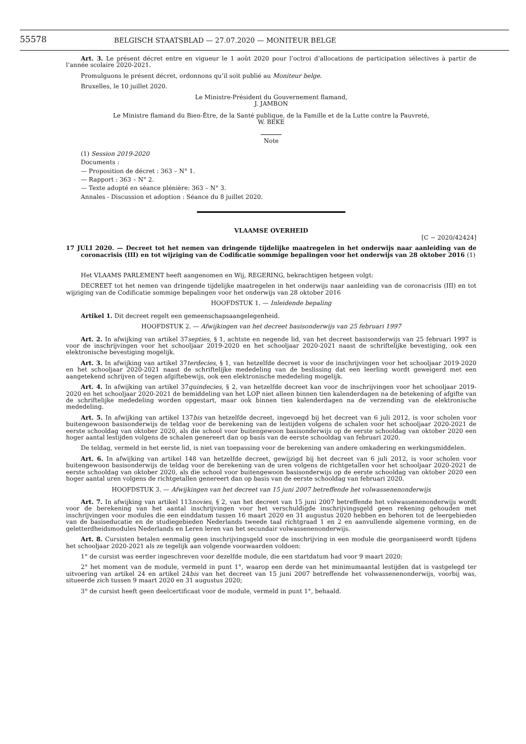55578
BELGISCH STAATSBLAD — 27.07.2020 — MONITEUR BELGE
Art. 3. Le présent décret entre en vigueur le 1 août 2020 pour l’octroi d’allocations de participation sélectives à partir de l’année scolaire 2020-2021.
Promulguons le présent décret, ordonnons qu’il soit publié au Moniteur belge.
Bruxelles, le 10 juillet 2020.
Le Ministre-Président du Gouvernement flamand,
J. JAMBON
Le Ministre flamand du Bien-Être, de la Santé publique, de la Famille et de la Lutte contre la Pauvreté,
W. BEKE
Note
(1) Session 2019-2020
Documents :
— Proposition de décret : 363 – N° 1.
— Rapport : 363 – N° 2.
— Texte adopté en séance plénière: 363 – N° 3.
Annales - Discussion et adoption : Séance du 8 juillet 2020.
VLAAMSE OVERHEID
[C − 2020/42424]
17 JULI 2020. — Decreet tot het nemen van dringende tijdelijke maatregelen in het onderwijs naar aanleiding van de coronacrisis (III) en tot wijziging van de Codificatie sommige bepalingen voor het onderwijs van 28 oktober 2016 (1)
Het VLAAMS PARLEMENT heeft aangenomen en Wij, REGERING, bekrachtigen hetgeen volgt:
DECREET tot het nemen van dringende tijdelijke maatregelen in het onderwijs naar aanleiding van de coronacrisis (III) en tot wijziging van de Codificatie sommige bepalingen voor het onderwijs van 28 oktober 2016
HOOFDSTUK 1. — Inleidende bepaling
Artikel 1. Dit decreet regelt een gemeenschapsaangelegenheid.
HOOFDSTUK 2. — Afwijkingen van het decreet basisonderwijs van 25 februari 1997
Art. 2. In afwijking van artikel 37septies, § 1, achtste en negende lid, van het decreet basisonderwijs van 25 februari 1997 is voor de inschrijvingen voor het schooljaar 2019-2020 en het schooljaar 2020-2021 naast de schriftelijke bevestiging, ook een elektronische bevestiging mogelijk.
Art. 3. In afwijking van artikel 37terdecies, § 1, van hetzelfde decreet is voor de inschrijvingen voor het schooljaar 2019-2020 en het schooljaar 2020-2021 naast de schriftelijke mededeling van de beslissing dat een leerling wordt geweigerd met een aangetekend schrijven of tegen afgiftebewijs, ook een elektronische mededeling mogelijk.
Art. 4. In afwijking van artikel 37quindecies, § 2, van hetzelfde decreet kan voor de inschrijvingen voor het schooljaar 2019-2020 en het schooljaar 2020-2021 de bemiddeling van het LOP niet alleen binnen tien kalenderdagen na de betekening of afgifte van de schriftelijke mededeling worden opgestart, maar ook binnen tien kalenderdagen na de verzending van de elektronische mededeling.
Art. 5. In afwijking van artikel 137bis van hetzelfde decreet, ingevoegd bij het decreet van 6 juli 2012, is voor scholen voor buitengewoon basisonderwijs de teldag voor de berekening van de lestijden volgens de schalen voor het schooljaar 2020-2021 de eerste schooldag van oktober 2020, als die school voor buitengewoon basisonderwijs op de eerste schooldag van oktober 2020 een hoger aantal lestijden volgens de schalen genereert dan op basis van de eerste schooldag van februari 2020.
De teldag, vermeld in het eerste lid, is niet van toepassing voor de berekening van andere omkadering en werkingsmiddelen.
Art. 6. In afwijking van artikel 148 van hetzelfde decreet, gewijzigd bij het decreet van 6 juli 2012, is voor scholen voor buitengewoon basisonderwijs de teldag voor de berekening van de uren volgens de richtgetallen voor het schooljaar 2020-2021 de eerste schooldag van oktober 2020, als die school voor buitengewoon basisonderwijs op de eerste schooldag van oktober 2020 een hoger aantal uren volgens de richtgetallen genereert dan op basis van de eerste schooldag van februari 2020.
HOOFDSTUK 3. — Afwijkingen van het decreet van 15 juni 2007 betreffende het volwassenenonderwijs
Art. 7. In afwijking van artikel 113novies, § 2, van het decreet van 15 juni 2007 betreffende het volwassenenonderwijs wordt voor de berekening van het aantal inschrijvingen voor het verschuldigde inschrijvingsgeld geen rekening gehouden met inschrijvingen voor modules die een einddatum tussen 16 maart 2020 en 31 augustus 2020 hebben en behoren tot de leergebieden van de basiseducatie en de studiegebieden Nederlands tweede taal richtgraad 1 en 2 en aanvullende algemene vorming, en de geletterdheidsmodules Nederlands en Leren leren van het secundair volwassenenonderwijs.
Art. 8. Cursisten betalen eenmalig geen inschrijvingsgeld voor de inschrijving in een module die georganiseerd wordt tijdens het schooljaar 2020-2021 als ze tegelijk aan volgende voorwaarden voldoen:
1° de cursist was eerder ingeschreven voor dezelfde module, die een startdatum had voor 9 maart 2020;
2° het moment van de module, vermeld in punt 1°, waarop een derde van het minimumaantal lestijden dat is vastgelegd ter uitvoering van artikel 24 en artikel 24bis van het decreet van 15 juni 2007 betreffende het volwassenenonderwijs, voorbij was, situeerde zich tussen 9 maart 2020 en 31 augustus 2020;
3° de cursist heeft geen deelcertificaat voor de module, vermeld in punt 1°, behaald.